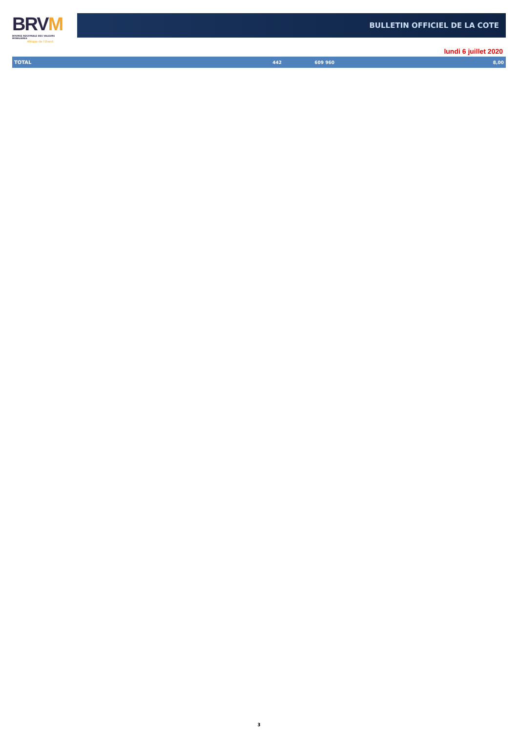BRVM
BOURSE REGIONALE DES VALEURS MOBILIERES
Afrique de l'Ouest
BULLETIN OFFICIEL DE LA COTE
lundi 6 juillet 2020
| TOTAL | 442 | 609 960 | 8,00 |
3